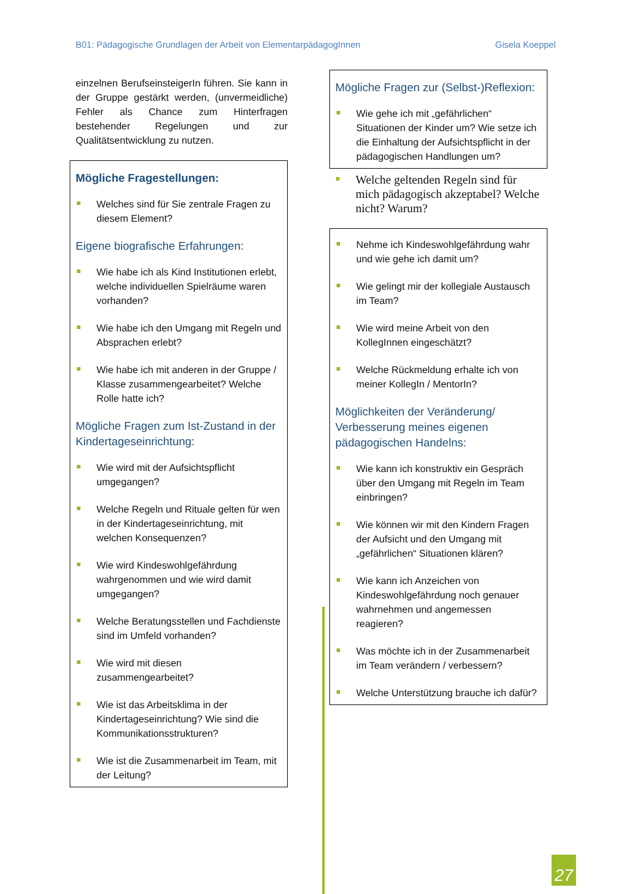B01: Pädagogische Grundlagen der Arbeit von ElementarpädagogInnen Gisela Koeppel
einzelnen BerufseinsteigerIn führen. Sie kann in der Gruppe gestärkt werden, (unvermeidliche) Fehler als Chance zum Hinterfragen bestehender Regelungen und zur Qualitätsentwicklung zu nutzen.
Mögliche Fragestellungen:
Welches sind für Sie zentrale Fragen zu diesem Element?
Eigene biografische Erfahrungen:
Wie habe ich als Kind Institutionen erlebt, welche individuellen Spielräume waren vorhanden?
Wie habe ich den Umgang mit Regeln und Absprachen erlebt?
Wie habe ich mit anderen in der Gruppe / Klasse zusammengearbeitet? Welche Rolle hatte ich?
Mögliche Fragen zum Ist-Zustand in der Kindertageseinrichtung:
Wie wird mit der Aufsichtspflicht umgegangen?
Welche Regeln und Rituale gelten für wen in der Kindertageseinrichtung, mit welchen Konsequenzen?
Wie wird Kindeswohlgefährdung wahrgenommen und wie wird damit umgegangen?
Welche Beratungsstellen und Fachdienste sind im Umfeld vorhanden?
Wie wird mit diesen zusammengearbeitet?
Wie ist das Arbeitsklima in der Kindertageseinrichtung? Wie sind die Kommunikationsstrukturen?
Wie ist die Zusammenarbeit im Team, mit der Leitung?
Mögliche Fragen zur (Selbst-)Reflexion:
Wie gehe ich mit „gefährlichen“ Situationen der Kinder um? Wie setze ich die Einhaltung der Aufsichtspflicht in der pädagogischen Handlungen um?
Welche geltenden Regeln sind für mich pädagogisch akzeptabel? Welche nicht? Warum?
Nehme ich Kindeswohlgefährdung wahr und wie gehe ich damit um?
Wie gelingt mir der kollegiale Austausch im Team?
Wie wird meine Arbeit von den KollegInnen eingeschätzt?
Welche Rückmeldung erhalte ich von meiner KollegIn / MentorIn?
Möglichkeiten der Veränderung/ Verbesserung meines eigenen pädagogischen Handelns:
Wie kann ich konstruktiv ein Gespräch über den Umgang mit Regeln im Team einbringen?
Wie können wir mit den Kindern Fragen der Aufsicht und den Umgang mit „gefährlichen“ Situationen klären?
Wie kann ich Anzeichen von Kindeswohlgefährdung noch genauer wahrnehmen und angemessen reagieren?
Was möchte ich in der Zusammenarbeit im Team verändern / verbessern?
Welche Unterstützung brauche ich dafür?
27